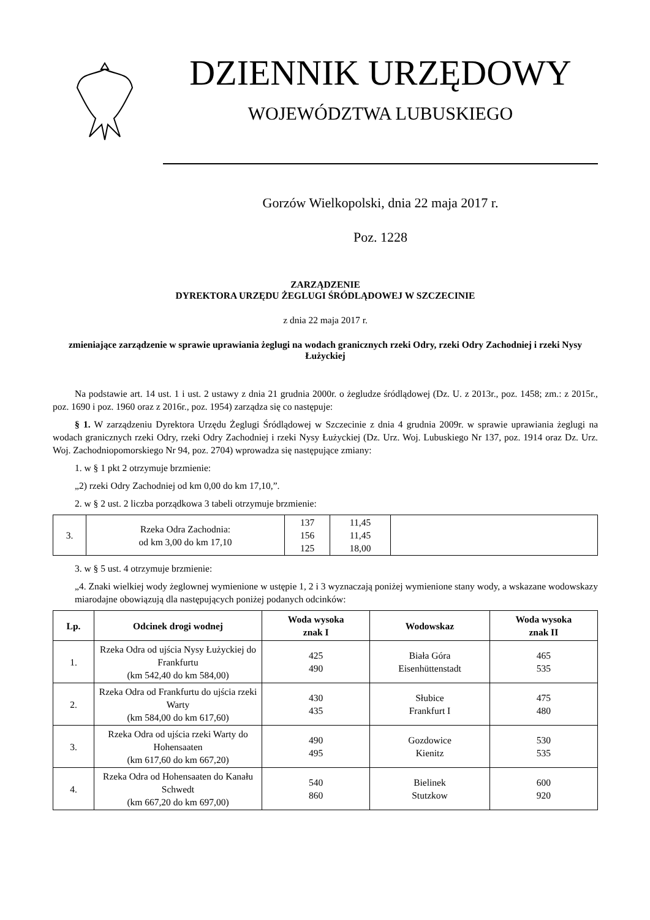DZIENNIK URZĘDOWY
WOJEWÓDZTWA LUBUSKIEGO
Gorzów Wielkopolski, dnia 22 maja 2017 r.
Poz. 1228
ZARZĄDZENIE
DYREKTORA URZĘDU ŻEGLUGI ŚRÓDLĄDOWEJ W SZCZECINIE
z dnia 22 maja 2017 r.
zmieniające zarządzenie w sprawie uprawiania żeglugi na wodach granicznych rzeki Odry, rzeki Odry Zachodniej i rzeki Nysy Łużyckiej
Na podstawie art. 14 ust. 1 i ust. 2 ustawy z dnia 21 grudnia 2000r. o żegludze śródlądowej (Dz. U. z 2013r., poz. 1458; zm.: z 2015r., poz. 1690 i poz. 1960 oraz z 2016r., poz. 1954) zarządza się co następuje:
§ 1. W zarządzeniu Dyrektora Urzędu Żeglugi Śródlądowej w Szczecinie z dnia 4 grudnia 2009r. w sprawie uprawiania żeglugi na wodach granicznych rzeki Odry, rzeki Odry Zachodniej i rzeki Nysy Łużyckiej (Dz. Urz. Woj. Lubuskiego Nr 137, poz. 1914 oraz Dz. Urz. Woj. Zachodniopomorskiego Nr 94, poz. 2704) wprowadza się następujące zmiany:
1. w § 1 pkt 2 otrzymuje brzmienie:
„2) rzeki Odry Zachodniej od km 0,00 do km 17,10,”.
2. w § 2 ust. 2 liczba porządkowa 3 tabeli otrzymuje brzmienie:
| 3. | Rzeka Odra Zachodnia: od km 3,00 do km 17,10 | 137 156 125 | 11,45 11,45 18,00 | |
3. w § 5 ust. 4 otrzymuje brzmienie:
„4. Znaki wielkiej wody żeglownej wymienione w ustępie 1, 2 i 3 wyznaczają poniżej wymienione stany wody, a wskazane wodowskazy miarodajne obowiązują dla następujących poniżej podanych odcinków:
| Lp. | Odcinek drogi wodnej | Woda wysoka znak I | Wodowskaz | Woda wysoka znak II |
| --- | --- | --- | --- | --- |
| 1. | Rzeka Odra od ujścia Nysy Łużyckiej do Frankfurtu (km 542,40 do km 584,00) | 425 490 | Biała Góra Eisenhüttenstadt | 465 535 |
| 2. | Rzeka Odra od Frankfurtu do ujścia rzeki Warty (km 584,00 do km 617,60) | 430 435 | Słubice Frankfurt I | 475 480 |
| 3. | Rzeka Odra od ujścia rzeki Warty do Hohensaaten (km 617,60 do km 667,20) | 490 495 | Gozdowice Kienitz | 530 535 |
| 4. | Rzeka Odra od Hohensaaten do Kanału Schwedt (km 667,20 do km 697,00) | 540 860 | Bielinek Stutzkow | 600 920 |